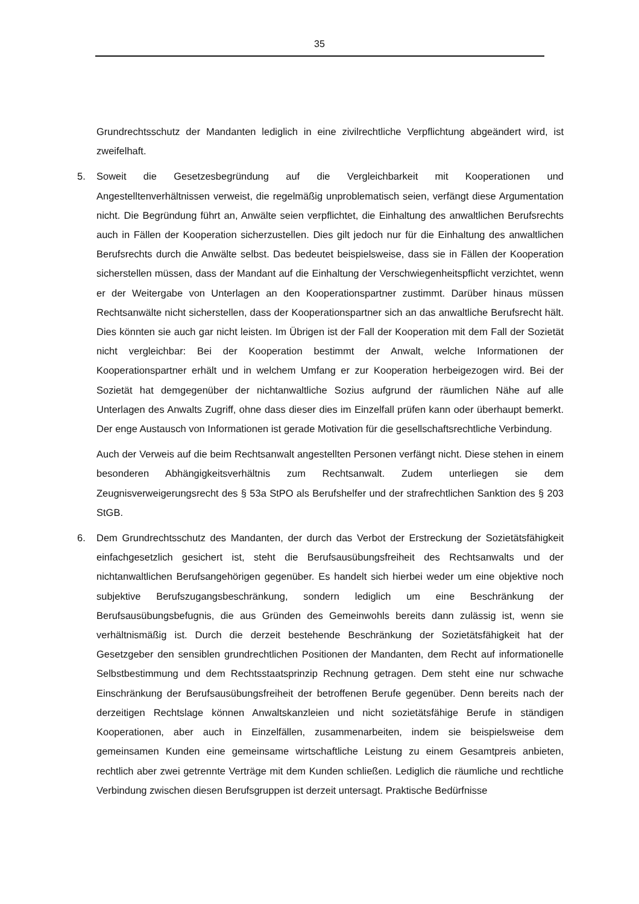35
Grundrechtsschutz der Mandanten lediglich in eine zivilrechtliche Verpflichtung abgeändert wird, ist zweifelhaft.
5. Soweit die Gesetzesbegründung auf die Vergleichbarkeit mit Kooperationen und Angestelltenverhältnissen verweist, die regelmäßig unproblematisch seien, verfängt diese Argumentation nicht. Die Begründung führt an, Anwälte seien verpflichtet, die Einhaltung des anwaltlichen Berufsrechts auch in Fällen der Kooperation sicherzustellen. Dies gilt jedoch nur für die Einhaltung des anwaltlichen Berufsrechts durch die Anwälte selbst. Das bedeutet beispielsweise, dass sie in Fällen der Kooperation sicherstellen müssen, dass der Mandant auf die Einhaltung der Verschwiegenheitspflicht verzichtet, wenn er der Weitergabe von Unterlagen an den Kooperationspartner zustimmt. Darüber hinaus müssen Rechtsanwälte nicht sicherstellen, dass der Kooperationspartner sich an das anwaltliche Berufsrecht hält. Dies könnten sie auch gar nicht leisten. Im Übrigen ist der Fall der Kooperation mit dem Fall der Sozietät nicht vergleichbar: Bei der Kooperation bestimmt der Anwalt, welche Informationen der Kooperationspartner erhält und in welchem Umfang er zur Kooperation herbeigezogen wird. Bei der Sozietät hat demgegenüber der nichtanwaltliche Sozius aufgrund der räumlichen Nähe auf alle Unterlagen des Anwalts Zugriff, ohne dass dieser dies im Einzelfall prüfen kann oder überhaupt bemerkt. Der enge Austausch von Informationen ist gerade Motivation für die gesellschaftsrechtliche Verbindung.
Auch der Verweis auf die beim Rechtsanwalt angestellten Personen verfängt nicht. Diese stehen in einem besonderen Abhängigkeitsverhältnis zum Rechtsanwalt. Zudem unterliegen sie dem Zeugnisverweigerungsrecht des § 53a StPO als Berufshelfer und der strafrechtlichen Sanktion des § 203 StGB.
6. Dem Grundrechtsschutz des Mandanten, der durch das Verbot der Erstreckung der Sozietätsfähigkeit einfachgesetzlich gesichert ist, steht die Berufsausübungsfreiheit des Rechtsanwalts und der nichtanwaltlichen Berufsangehörigen gegenüber. Es handelt sich hierbei weder um eine objektive noch subjektive Berufszugangsbeschränkung, sondern lediglich um eine Beschränkung der Berufsausübungsbefugnis, die aus Gründen des Gemeinwohls bereits dann zulässig ist, wenn sie verhältnismäßig ist. Durch die derzeit bestehende Beschränkung der Sozietätsfähigkeit hat der Gesetzgeber den sensiblen grundrechtlichen Positionen der Mandanten, dem Recht auf informationelle Selbstbestimmung und dem Rechtsstaatsprinzip Rechnung getragen. Dem steht eine nur schwache Einschränkung der Berufsausübungsfreiheit der betroffenen Berufe gegenüber. Denn bereits nach der derzeitigen Rechtslage können Anwaltskanzleien und nicht sozietätsfähige Berufe in ständigen Kooperationen, aber auch in Einzelfällen, zusammenarbeiten, indem sie beispielsweise dem gemeinsamen Kunden eine gemeinsame wirtschaftliche Leistung zu einem Gesamtpreis anbieten, rechtlich aber zwei getrennte Verträge mit dem Kunden schließen. Lediglich die räumliche und rechtliche Verbindung zwischen diesen Berufsgruppen ist derzeit untersagt. Praktische Bedürfnisse